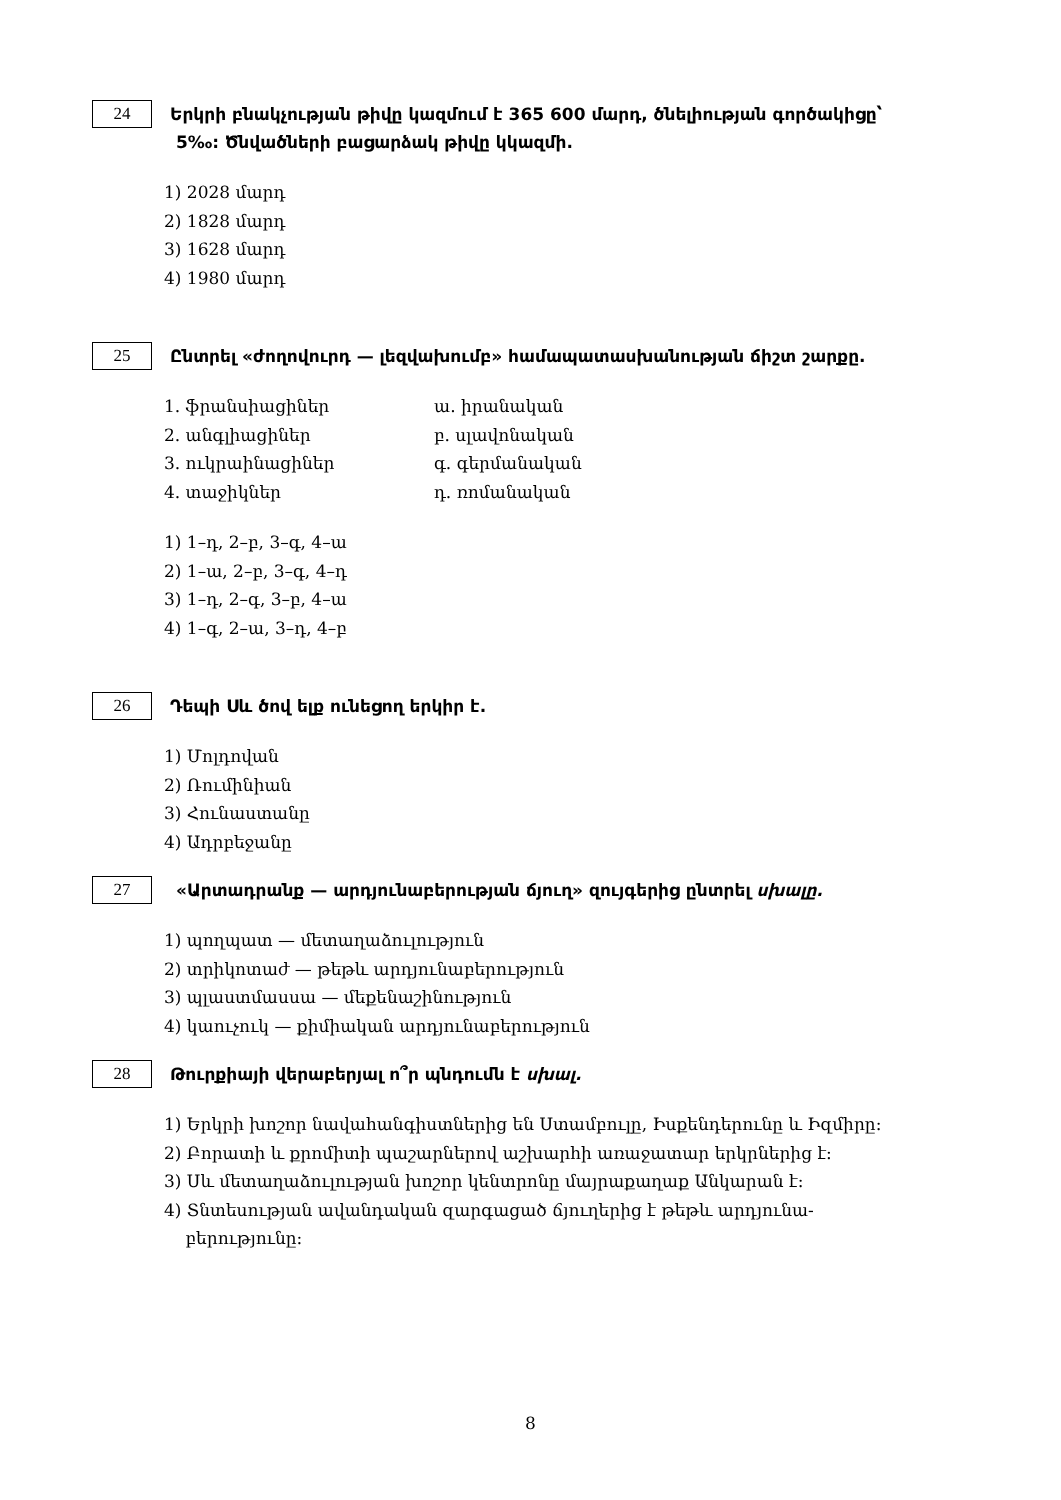24
Երկրի բնակչության թիվը կազմում է 365 600 մարդ, ծնելիության գործակիցը՝
5‰: Ծնվածների բացարձակ թիվը կկազմի.
1) 2028 մարդ
2) 1828 մարդ
3) 1628 մարդ
4) 1980 մարդ
25
Ընտրել «ժողովուրդ — լեզվախումբ» համապատասխանության ճիշտ շարքը.
1. ֆրանսիացիներ
2. անգլիացիներ
3. ուկրաինացիներ
4. տաջիկներ
ա. իրանական
բ. սլավոնական
գ. գերմանական
դ. ռոմանական
1) 1–դ, 2–բ, 3–գ, 4–ա
2) 1–ա, 2–բ, 3–գ, 4–դ
3) 1–դ, 2–գ, 3–բ, 4–ա
4) 1–գ, 2–ա, 3–դ, 4–բ
26
Դեպի Սև ծով ելք ունեցող երկիր է.
1) Մոլդովան
2) Ռումինիան
3) Հունաստանը
4) Ադրբեջանը
27
«Արտադրանք — արդյունաբերության ճյուղ» զույգերից ընտրել սխալը.
1) պողպատ — մետաղաձուլություն
2) տրիկոտաժ — թեթև արդյունաբերություն
3) պլաստմասսա — մեքենաշինություն
4) կաուչուկ — քիմիական արդյունաբերություն
28
Թուրքիայի վերաբերյալ ո՞ր պնդումն է սխալ.
1) Երկրի խոշոր նավահանգիստներից են Ստամբուլը, Իսքենդերունը և Իզմիրը:
2) Բորատի և քրոմիտի պաշարներով աշխարհի առաջատար երկրներից է:
3) Սև մետաղաձուլության խոշոր կենտրոնը մայրաքաղաք Անկարան է:
4) Տնտեսության ավանդական զարգացած ճյուղերից է թեթև արդյունա-
բերությունը:
8